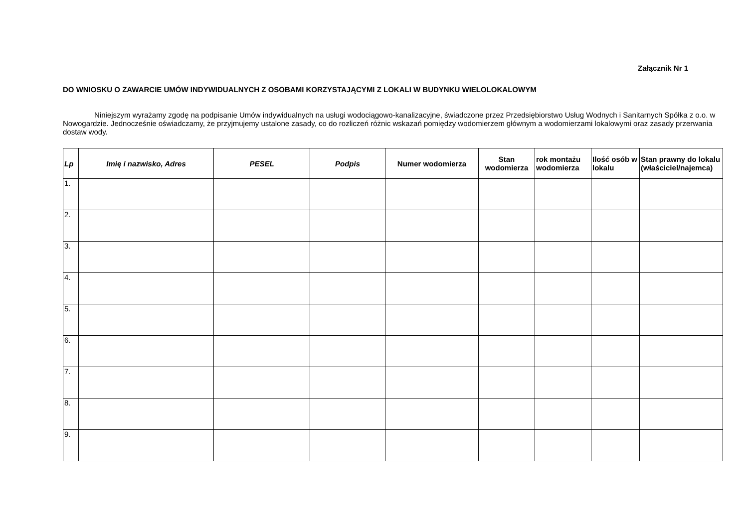Załącznik Nr 1
DO WNIOSKU O ZAWARCIE UMÓW INDYWIDUALNYCH Z OSOBAMI KORZYSTAJĄCYMI Z LOKALI W BUDYNKU WIELOLOKALOWYM
Niniejszym wyrażamy zgodę na podpisanie Umów indywidualnych na usługi wodociągowo-kanalizacyjne, świadczone przez Przedsiębiorstwo Usług Wodnych i Sanitarnych Spółka z o.o. w Nowogardzie. Jednocześnie oświadczamy, że przyjmujemy ustalone zasady, co do rozliczeń różnic wskazań pomiędzy wodomierzem głównym a wodomierzami lokalowymi oraz zasady przerwania dostaw wody.
| Lp | Imię i nazwisko, Adres | PESEL | Podpis | Numer wodomierza | Stan wodomierza | rok montażu wodomierza | Ilość osób w lokalu | Stan prawny do lokalu (właściciel/najemca) |
| --- | --- | --- | --- | --- | --- | --- | --- | --- |
| 1. | | | | | | | | |
| 2. | | | | | | | | |
| 3. | | | | | | | | |
| 4. | | | | | | | | |
| 5. | | | | | | | | |
| 6. | | | | | | | | |
| 7. | | | | | | | | |
| 8. | | | | | | | | |
| 9. | | | | | | | | |